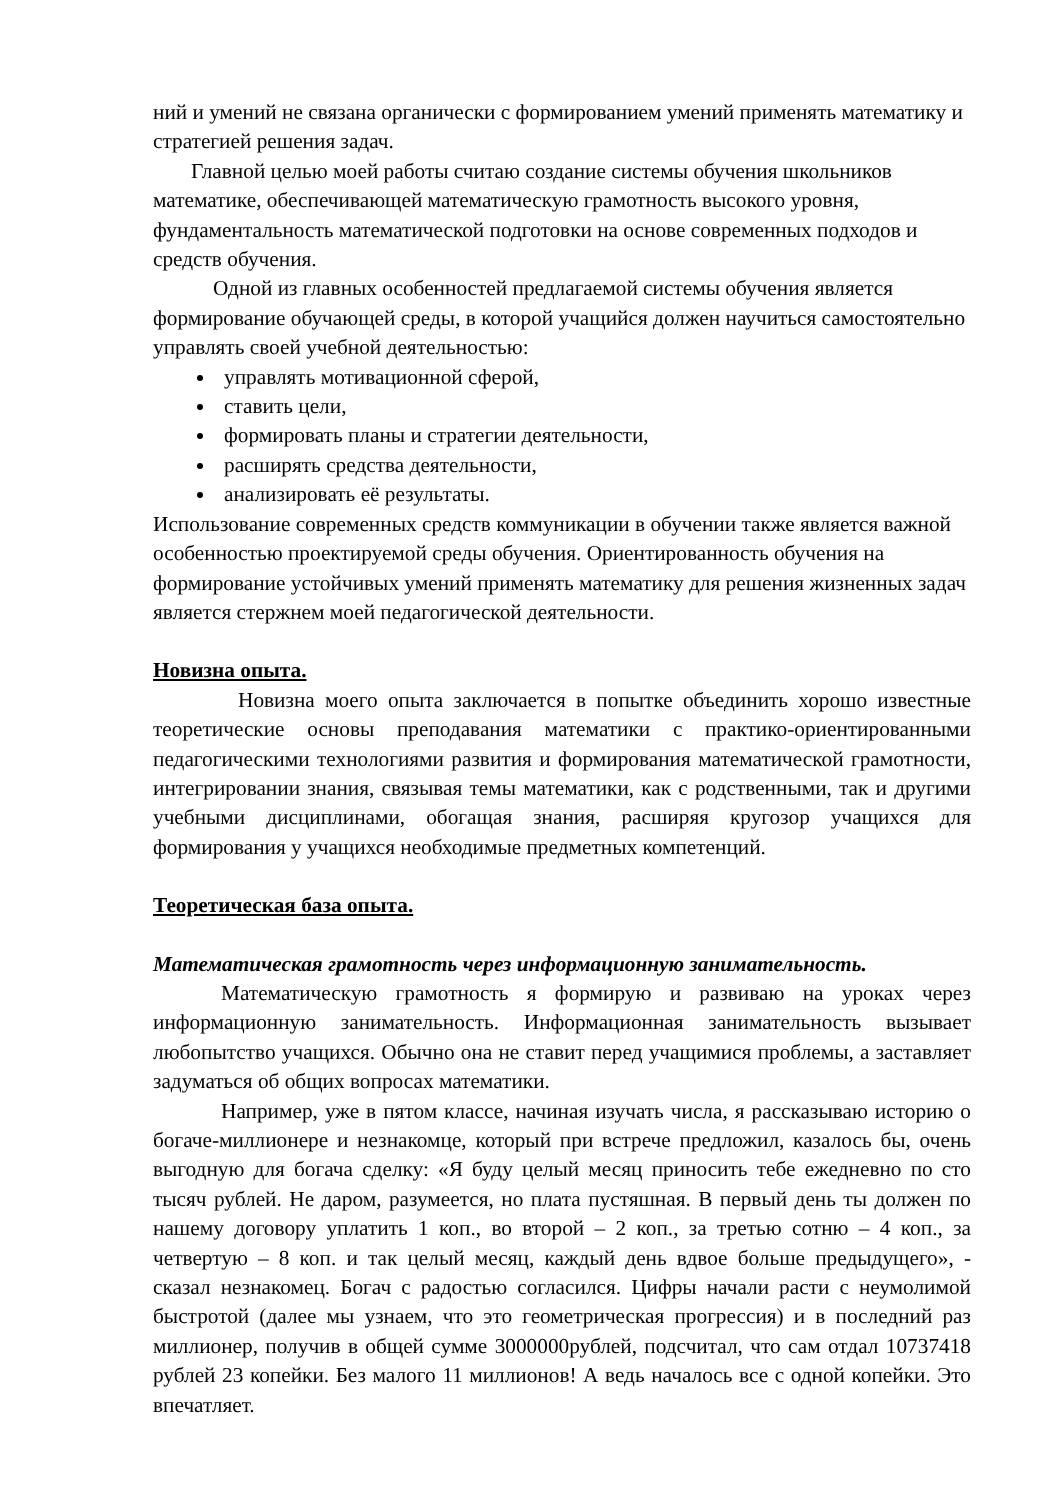ний и умений не связана органически с формированием умений применять математику и стратегией решения задач.
Главной целью моей работы считаю создание системы обучения школьников математике, обеспечивающей математическую грамотность высокого уровня, фундаментальность математической подготовки на основе современных подходов и средств обучения.
Одной из главных особенностей предлагаемой системы обучения является формирование обучающей среды, в которой учащийся должен научиться самостоятельно управлять своей учебной деятельностью:
управлять мотивационной сферой,
ставить цели,
формировать планы и стратегии деятельности,
расширять средства деятельности,
анализировать её результаты.
Использование современных средств коммуникации в обучении также является важной особенностью проектируемой среды обучения. Ориентированность обучения на формирование устойчивых умений применять математику для решения жизненных задач является стержнем моей педагогической деятельности.
Новизна опыта.
Новизна моего опыта заключается в попытке объединить хорошо известные теоретические основы преподавания математики с практико-ориентированными педагогическими технологиями развития и формирования математической грамотности, интегрировании знания, связывая темы математики, как с родственными, так и другими учебными дисциплинами, обогащая знания, расширяя кругозор учащихся для формирования у учащихся необходимые предметных компетенций.
Теоретическая база опыта.
Математическая грамотность через информационную занимательность.
Математическую грамотность я формирую и развиваю на уроках через информационную занимательность. Информационная занимательность вызывает любопытство учащихся. Обычно она не ставит перед учащимися проблемы, а заставляет задуматься об общих вопросах математики.
Например, уже в пятом классе, начиная изучать числа, я рассказываю историю о богаче-миллионере и незнакомце, который при встрече предложил, казалось бы, очень выгодную для богача сделку: «Я буду целый месяц приносить тебе ежедневно по сто тысяч рублей. Не даром, разумеется, но плата пустяшная. В первый день ты должен по нашему договору уплатить 1 коп., во второй – 2 коп., за третью сотню – 4 коп., за четвертую – 8 коп. и так целый месяц, каждый день вдвое больше предыдущего», - сказал незнакомец. Богач с радостью согласился. Цифры начали расти с неумолимой быстротой (далее мы узнаем, что это геометрическая прогрессия) и в последний раз миллионер, получив в общей сумме 3000000рублей, подсчитал, что сам отдал 10737418 рублей 23 копейки. Без малого 11 миллионов! А ведь началось все с одной копейки. Это впечатляет.